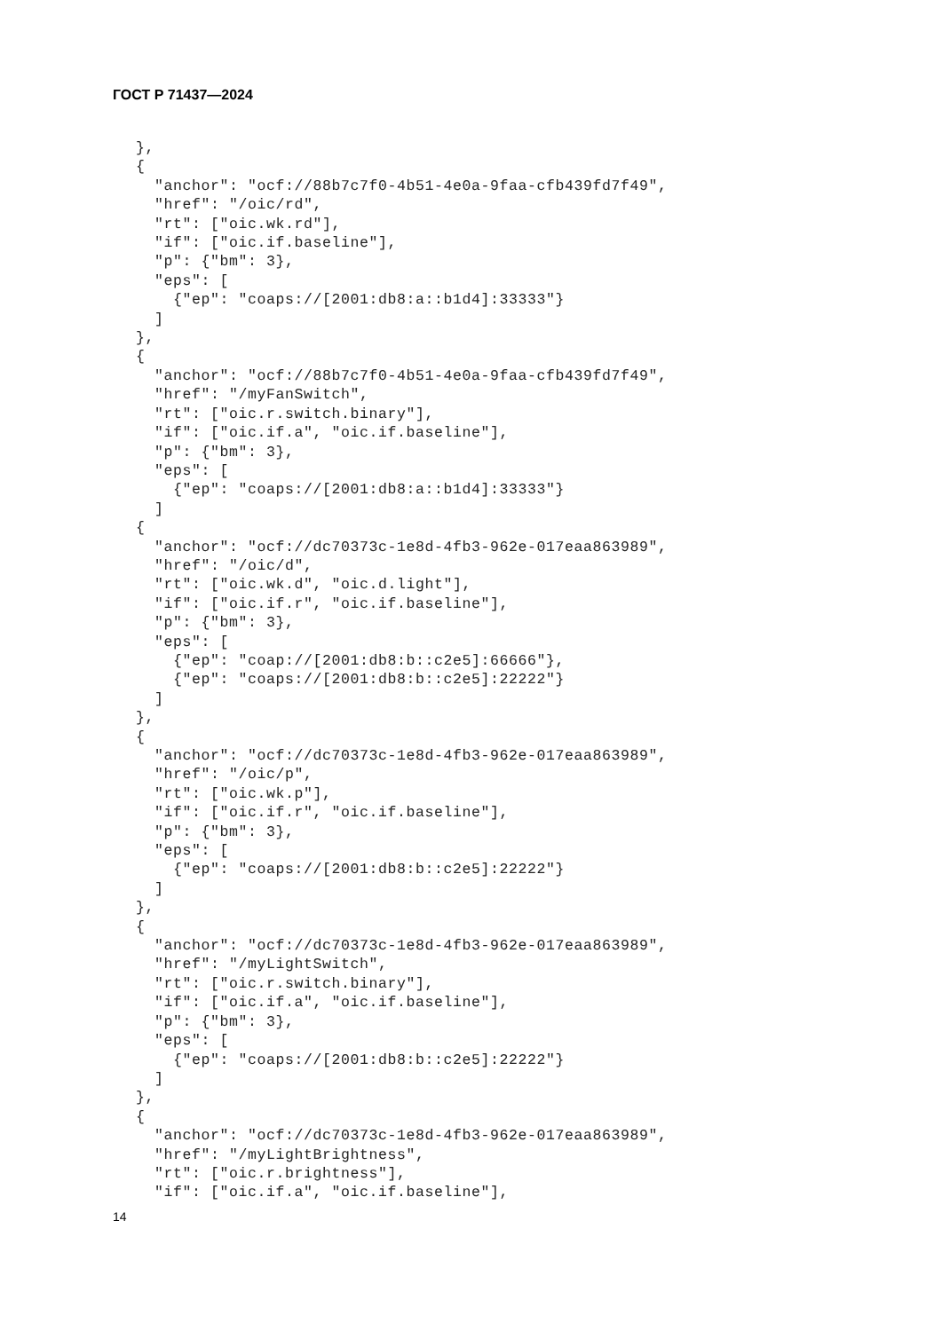ГОСТ Р 71437—2024
},
{
  "anchor": "ocf://88b7c7f0-4b51-4e0a-9faa-cfb439fd7f49",
  "href": "/oic/rd",
  "rt": ["oic.wk.rd"],
  "if": ["oic.if.baseline"],
  "p": {"bm": 3},
  "eps": [
    {"ep": "coaps://[2001:db8:a::b1d4]:33333"}
  ]
},
{
  "anchor": "ocf://88b7c7f0-4b51-4e0a-9faa-cfb439fd7f49",
  "href": "/myFanSwitch",
  "rt": ["oic.r.switch.binary"],
  "if": ["oic.if.a", "oic.if.baseline"],
  "p": {"bm": 3},
  "eps": [
    {"ep": "coaps://[2001:db8:a::b1d4]:33333"}
  ]
{
  "anchor": "ocf://dc70373c-1e8d-4fb3-962e-017eaa863989",
  "href": "/oic/d",
  "rt": ["oic.wk.d", "oic.d.light"],
  "if": ["oic.if.r", "oic.if.baseline"],
  "p": {"bm": 3},
  "eps": [
    {"ep": "coap://[2001:db8:b::c2e5]:66666"},
    {"ep": "coaps://[2001:db8:b::c2e5]:22222"}
  ]
},
{
  "anchor": "ocf://dc70373c-1e8d-4fb3-962e-017eaa863989",
  "href": "/oic/p",
  "rt": ["oic.wk.p"],
  "if": ["oic.if.r", "oic.if.baseline"],
  "p": {"bm": 3},
  "eps": [
    {"ep": "coaps://[2001:db8:b::c2e5]:22222"}
  ]
},
{
  "anchor": "ocf://dc70373c-1e8d-4fb3-962e-017eaa863989",
  "href": "/myLightSwitch",
  "rt": ["oic.r.switch.binary"],
  "if": ["oic.if.a", "oic.if.baseline"],
  "p": {"bm": 3},
  "eps": [
    {"ep": "coaps://[2001:db8:b::c2e5]:22222"}
  ]
},
{
  "anchor": "ocf://dc70373c-1e8d-4fb3-962e-017eaa863989",
  "href": "/myLightBrightness",
  "rt": ["oic.r.brightness"],
  "if": ["oic.if.a", "oic.if.baseline"],
14